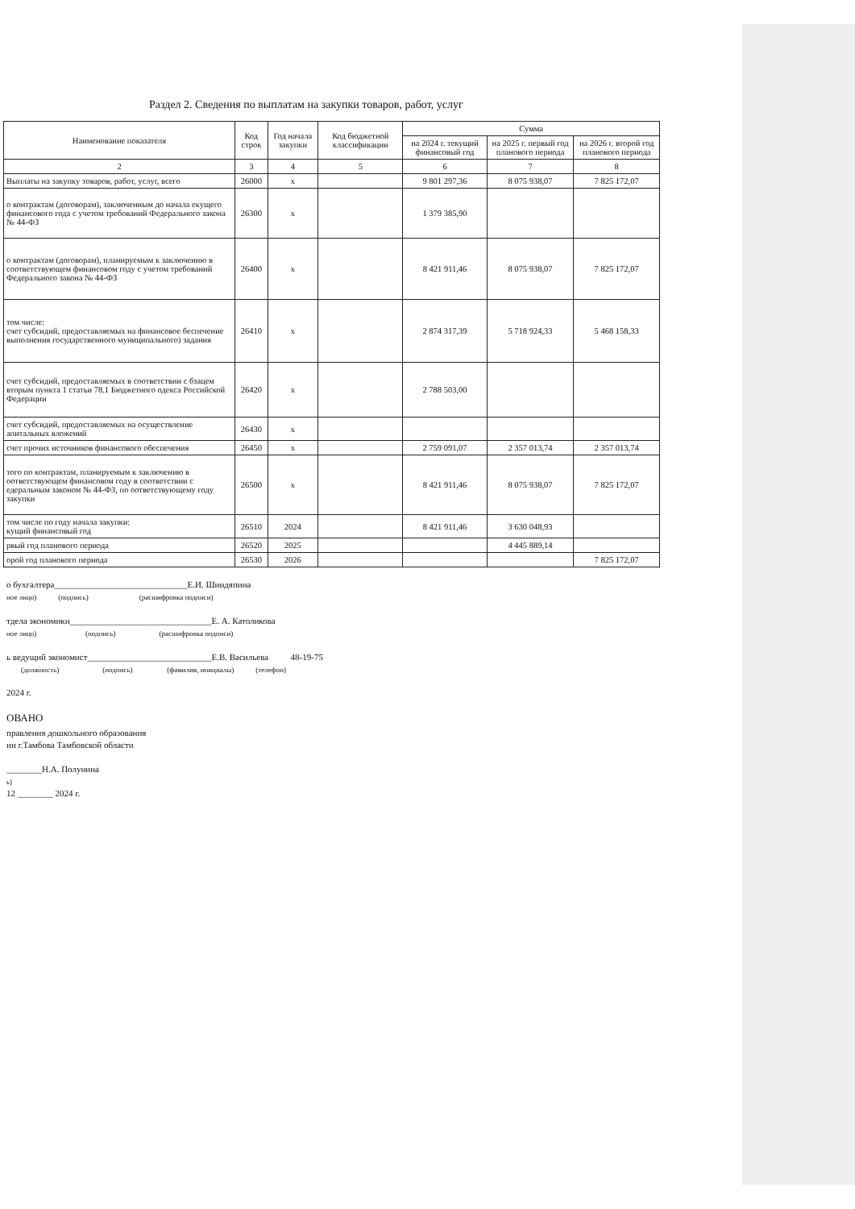Раздел 2. Сведения по выплатам на закупки товаров, работ, услуг
| Наименование показателя | Код строк | Год начала закупки | Код бюджетной классификации | Сумма | | |
| --- | --- | --- | --- | --- | --- | --- |
| | | | | на 2024 г. текущий финансовый год | на 2025 г. первый год планового периода | на 2026 г. второй год планового периода |
| 2 | 3 | 4 | 5 | 6 | 7 | 8 |
| Выплаты на закупку товаров, работ, услуг, всего | 26000 | x | | 9 801 297,36 | 8 075 938,07 | 7 825 172,07 |
| о контрактам (договорам), заключенным до начала екущего финансового года с учетом требований Федерального закона № 44-ФЗ | 26300 | x | | 1 379 385,90 | | |
| о контрактам (договорам), планируемым к заключению в соответствующем финансовом году с учетом требований Федерального закона № 44-ФЗ | 26400 | x | | 8 421 911,46 | 8 075 938,07 | 7 825 172,07 |
| том числе: счет субсидий, предоставляемых на финансовое беспечение выполнения государственного муниципального) задания | 26410 | x | | 2 874 317,39 | 5 718 924,33 | 5 468 158,33 |
| счет субсидий, предоставляемых в соответствии с бзацем вторым пункта 1 статьи 78.1 Бюджетного одекса Российской Федерации | 26420 | x | | 2 788 503,00 | | |
| счет субсидий, предоставляемых на осуществление апитальных вложений | 26430 | x | | | | |
| счет прочих источников финансового обеспечения | 26450 | x | | 2 759 091,07 | 2 357 013,74 | 2 357 013,74 |
| того по контрактам, планируемым к заключению в оответствующем финансовом году в соответствии с едеральным законом № 44-ФЗ, по оответствующему году закупки | 26500 | x | | 8 421 911,46 | 8 075 938,07 | 7 825 172,07 |
| том числе по году начала закупки: кущий финансовый год | 26510 | 2024 | | 8 421 911,46 | 3 630 048,93 | |
| рвый год планового периода | 26520 | 2025 | | | 4 445 889,14 | |
| орой год планового периода | 26530 | 2026 | | | | 7 825 172,07 |
о бухгалтера______________________________Е.И. Шиндяпина
ное лицо) (подпись) (расшифровка подписи)
тдела экономики________________________________Е. А. Католикова
ное лицо) (подпись) (расшифровка подписи)
ь ведущий экономист____________________________Е.В. Васильева 48-19-75
(должность) (подпись) (фамилия, инициалы) (телефон)
2024 г.
ОВАНО
правления дошкольного образования
ии г.Тамбова Тамбовской области
________Н.А. Полунина
ь)
12 ________ 2024 г.